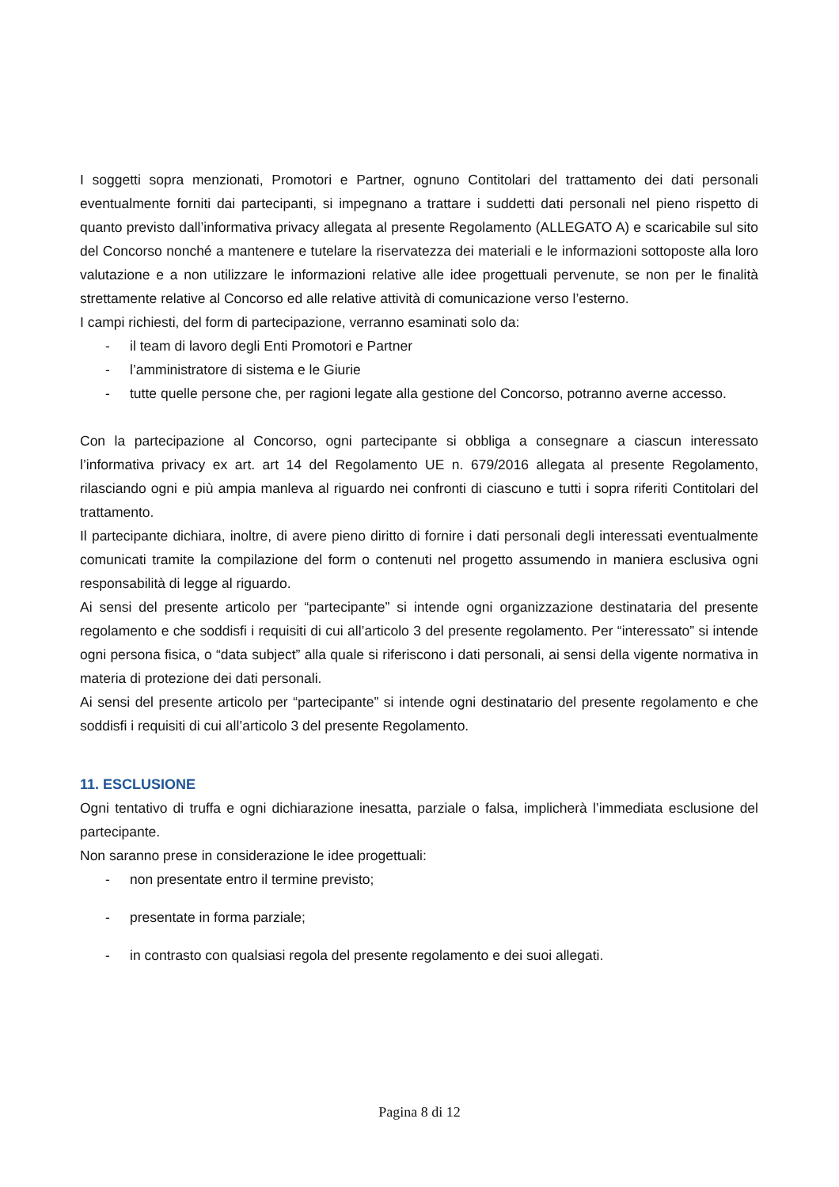I soggetti sopra menzionati, Promotori e Partner, ognuno Contitolari del trattamento dei dati personali eventualmente forniti dai partecipanti, si impegnano a trattare i suddetti dati personali nel pieno rispetto di quanto previsto dall’informativa privacy allegata al presente Regolamento (ALLEGATO A) e scaricabile sul sito del Concorso nonché a mantenere e tutelare la riservatezza dei materiali e le informazioni sottoposte alla loro valutazione e a non utilizzare le informazioni relative alle idee progettuali pervenute, se non per le finalità strettamente relative al Concorso ed alle relative attività di comunicazione verso l’esterno.
I campi richiesti, del form di partecipazione, verranno esaminati solo da:
- il team di lavoro degli Enti Promotori e Partner
- l’amministratore di sistema e le Giurie
- tutte quelle persone che, per ragioni legate alla gestione del Concorso, potranno averne accesso.
Con la partecipazione al Concorso, ogni partecipante si obbliga a consegnare a ciascun interessato l’informativa privacy ex art. art 14 del Regolamento UE n. 679/2016 allegata al presente Regolamento, rilasciando ogni e più ampia manleva al riguardo nei confronti di ciascuno e tutti i sopra riferiti Contitolari del trattamento.
Il partecipante dichiara, inoltre, di avere pieno diritto di fornire i dati personali degli interessati eventualmente comunicati tramite la compilazione del form o contenuti nel progetto assumendo in maniera esclusiva ogni responsabilità di legge al riguardo.
Ai sensi del presente articolo per “partecipante” si intende ogni organizzazione destinataria del presente regolamento e che soddisfi i requisiti di cui all’articolo 3 del presente regolamento. Per “interessato” si intende ogni persona fisica, o “data subject” alla quale si riferiscono i dati personali, ai sensi della vigente normativa in materia di protezione dei dati personali.
Ai sensi del presente articolo per “partecipante” si intende ogni destinatario del presente regolamento e che soddisfi i requisiti di cui all’articolo 3 del presente Regolamento.
11. ESCLUSIONE
Ogni tentativo di truffa e ogni dichiarazione inesatta, parziale o falsa, implicherà l’immediata esclusione del partecipante.
Non saranno prese in considerazione le idee progettuali:
- non presentate entro il termine previsto;
- presentate in forma parziale;
- in contrasto con qualsiasi regola del presente regolamento e dei suoi allegati.
Pagina 8 di 12